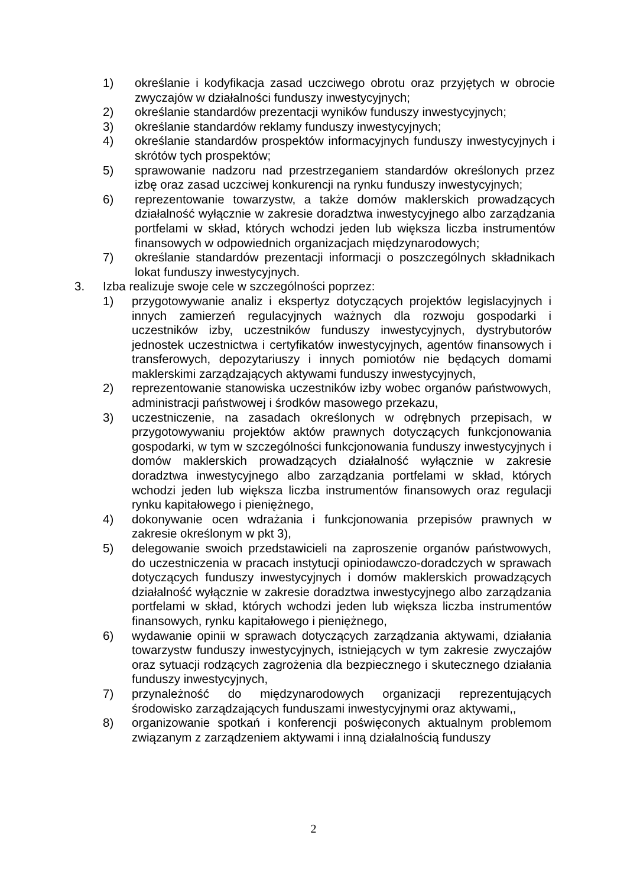1) określanie i kodyfikacja zasad uczciwego obrotu oraz przyjętych w obrocie zwyczajów w działalności funduszy inwestycyjnych;
2) określanie standardów prezentacji wyników funduszy inwestycyjnych;
3) określanie standardów reklamy funduszy inwestycyjnych;
4) określanie standardów prospektów informacyjnych funduszy inwestycyjnych i skrótów tych prospektów;
5) sprawowanie nadzoru nad przestrzeganiem standardów określonych przez izbę oraz zasad uczciwej konkurencji na rynku funduszy inwestycyjnych;
6) reprezentowanie towarzystw, a także domów maklerskich prowadzących działalność wyłącznie w zakresie doradztwa inwestycyjnego albo zarządzania portfelami w skład, których wchodzi jeden lub większa liczba instrumentów finansowych w odpowiednich organizacjach międzynarodowych;
7) określanie standardów prezentacji informacji o poszczególnych składnikach lokat funduszy inwestycyjnych.
3. Izba realizuje swoje cele w szczególności poprzez:
1) przygotowywanie analiz i ekspertyz dotyczących projektów legislacyjnych i innych zamierzeń regulacyjnych ważnych dla rozwoju gospodarki i uczestników izby, uczestników funduszy inwestycyjnych, dystrybutorów jednostek uczestnictwa i certyfikatów inwestycyjnych, agentów finansowych i transferowych, depozytariuszy i innych pomiotów nie będących domami maklerskimi zarządzających aktywami funduszy inwestycyjnych,
2) reprezentowanie stanowiska uczestników izby wobec organów państwowych, administracji państwowej i środków masowego przekazu,
3) uczestniczenie, na zasadach określonych w odrębnych przepisach, w przygotowywaniu projektów aktów prawnych dotyczących funkcjonowania gospodarki, w tym w szczególności funkcjonowania funduszy inwestycyjnych i domów maklerskich prowadzących działalność wyłącznie w zakresie doradztwa inwestycyjnego albo zarządzania portfelami w skład, których wchodzi jeden lub większa liczba instrumentów finansowych oraz regulacji rynku kapitałowego i pieniężnego,
4) dokonywanie ocen wdrażania i funkcjonowania przepisów prawnych w zakresie określonym w pkt 3),
5) delegowanie swoich przedstawicieli na zaproszenie organów państwowych, do uczestniczenia w pracach instytucji opiniodawczo-doradczych w sprawach dotyczących funduszy inwestycyjnych i domów maklerskich prowadzących działalność wyłącznie w zakresie doradztwa inwestycyjnego albo zarządzania portfelami w skład, których wchodzi jeden lub większa liczba instrumentów finansowych, rynku kapitałowego i pieniężnego,
6) wydawanie opinii w sprawach dotyczących zarządzania aktywami, działania towarzystw funduszy inwestycyjnych, istniejących w tym zakresie zwyczajów oraz sytuacji rodzących zagrożenia dla bezpiecznego i skutecznego działania funduszy inwestycyjnych,
7) przynależność do międzynarodowych organizacji reprezentujących środowisko zarządzających funduszami inwestycyjnymi oraz aktywami,,
8) organizowanie spotkań i konferencji poświęconych aktualnym problemom związanym z zarządzeniem aktywami i inną działalnością funduszy
2